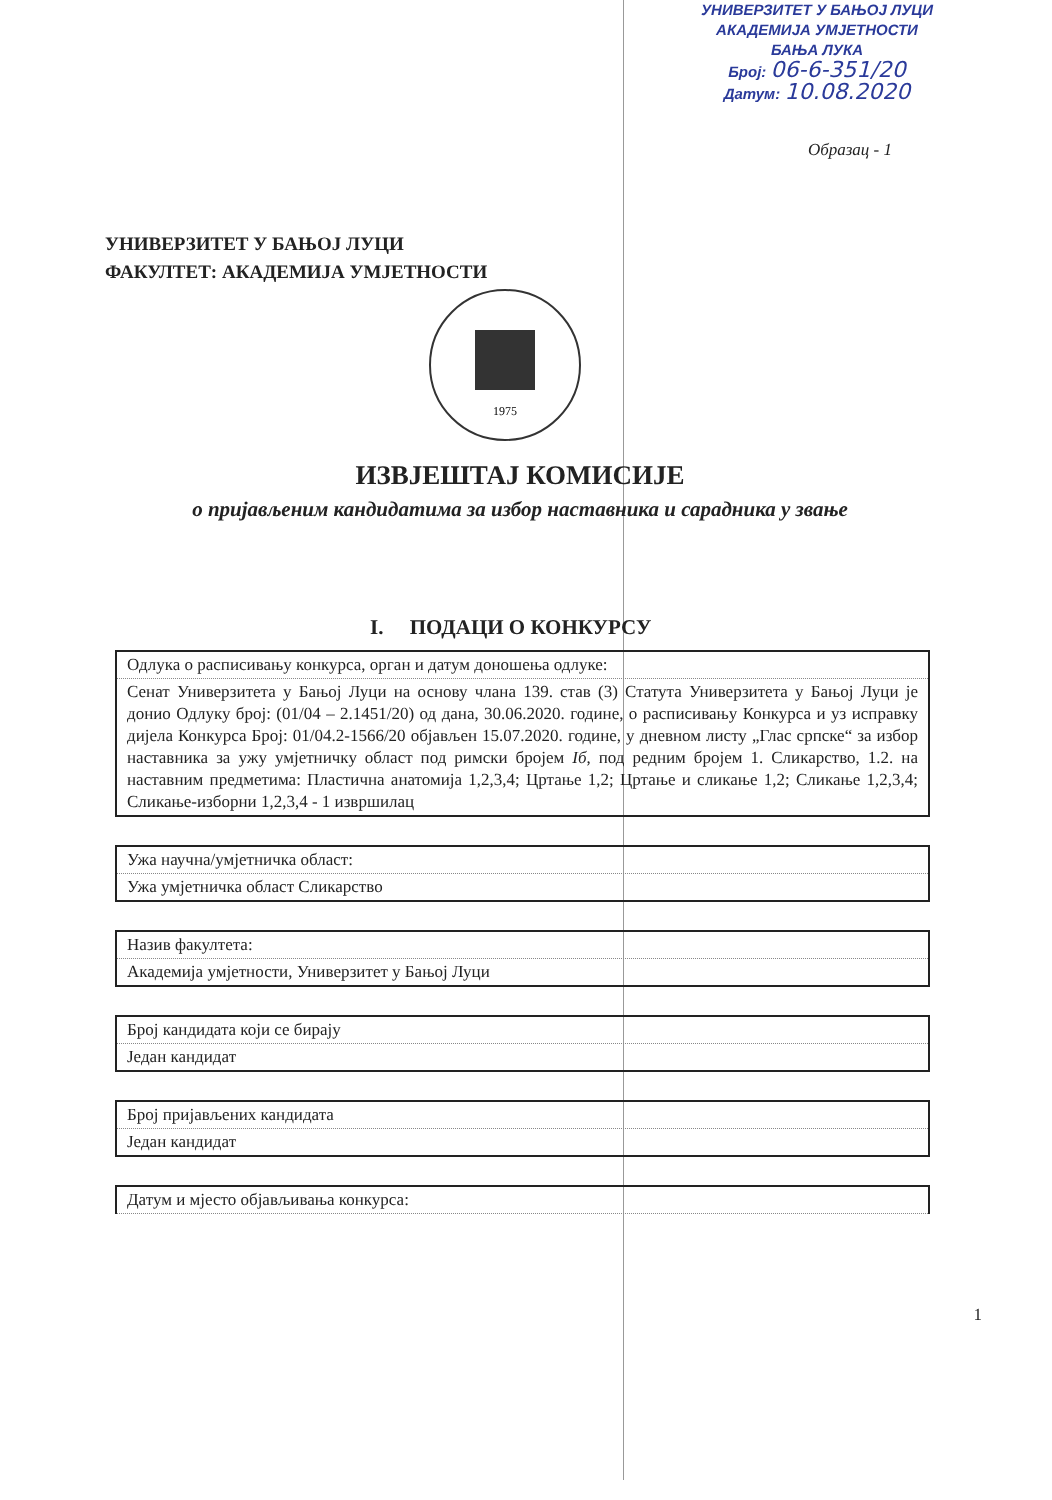УНИВЕРЗИТЕТ У БАЊОЈ ЛУЦИ
АКАДЕМИЈА УМЈЕТНОСТИ
БАЊА ЛУКА
Број: 06-6-351/20
Датум: 10.08.2020
Образац - 1
УНИВЕРЗИТЕТ У БАЊОЈ ЛУЦИ
ФАКУЛТЕТ: АКАДЕМИЈА УМЈЕТНОСТИ
1975
ИЗВЈЕШТАЈ КОМИСИЈЕ
о пријављеним кандидатима за избор наставника и сарадника у звање
I. ПОДАЦИ О КОНКУРСУ
| Одлука о расписивању конкурса, орган и датум доношења одлуке: |
| Сенат Универзитета у Бањој Луци на основу члана 139. став (3) Статута Универзитета у Бањој Луци је донио Одлуку број: (01/04 – 2.1451/20) од дана, 30.06.2020. године, о расписивању Конкурса и уз исправку дијела Конкурса Број: 01/04.2-1566/20 објављен 15.07.2020. године, у дневном листу „Глас српске“ за избор наставника за ужу умјетничку област под римски бројем Iб , под редним бројем 1. Сликарство, 1.2. на наставним предметима: Пластична анатомија 1,2,3,4; Цртање 1,2; Цртање и сликање 1,2; Сликање 1,2,3,4; Сликање-изборни 1,2,3,4 - 1 извршилац |
| Ужа научна/умјетничка област: |
| Ужа умјетничка област Сликарство |
| Назив факултета: |
| Академија умјетности, Универзитет у Бањој Луци |
| Број кандидата који се бирају |
| Један кандидат |
| Број пријављених кандидата |
| Један кандидат |
| Датум и мјесто објављивања конкурса: |
1